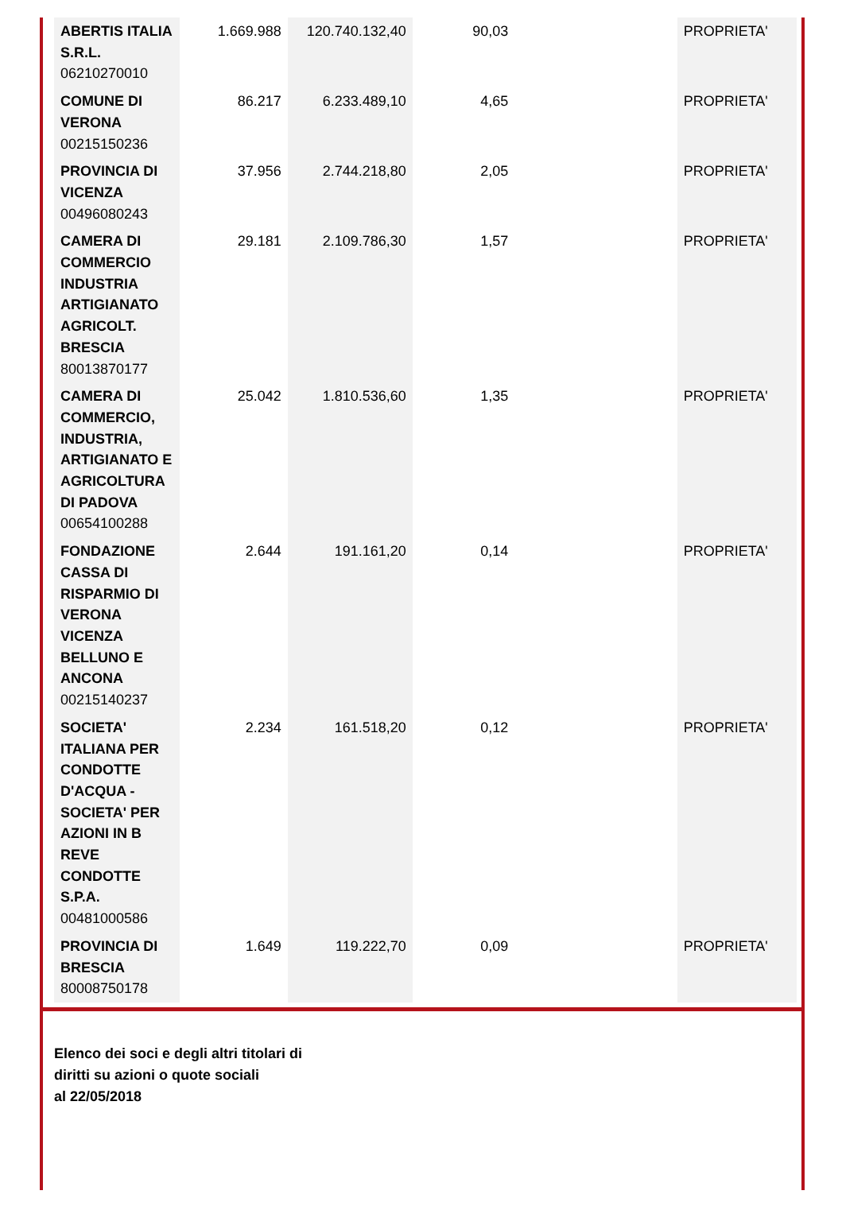| ABERTIS ITALIA S.R.L. 06210270010 | 1.669.988 | 120.740.132,40 | 90,03 | | PROPRIETA' |
| COMUNE DI VERONA 00215150236 | 86.217 | 6.233.489,10 | 4,65 | | PROPRIETA' |
| PROVINCIA DI VICENZA 00496080243 | 37.956 | 2.744.218,80 | 2,05 | | PROPRIETA' |
| CAMERA DI COMMERCIO INDUSTRIA ARTIGIANATO AGRICOLT. BRESCIA 80013870177 | 29.181 | 2.109.786,30 | 1,57 | | PROPRIETA' |
| CAMERA DI COMMERCIO, INDUSTRIA, ARTIGIANATO E AGRICOLTURA DI PADOVA 00654100288 | 25.042 | 1.810.536,60 | 1,35 | | PROPRIETA' |
| FONDAZIONE CASSA DI RISPARMIO DI VERONA VICENZA BELLUNO E ANCONA 00215140237 | 2.644 | 191.161,20 | 0,14 | | PROPRIETA' |
| SOCIETA' ITALIANA PER CONDOTTE D'ACQUA - SOCIETA' PER AZIONI IN B REVE CONDOTTE S.P.A. 00481000586 | 2.234 | 161.518,20 | 0,12 | | PROPRIETA' |
| PROVINCIA DI BRESCIA 80008750178 | 1.649 | 119.222,70 | 0,09 | | PROPRIETA' |
Elenco dei soci e degli altri titolari di
diritti su azioni o quote sociali
al 22/05/2018